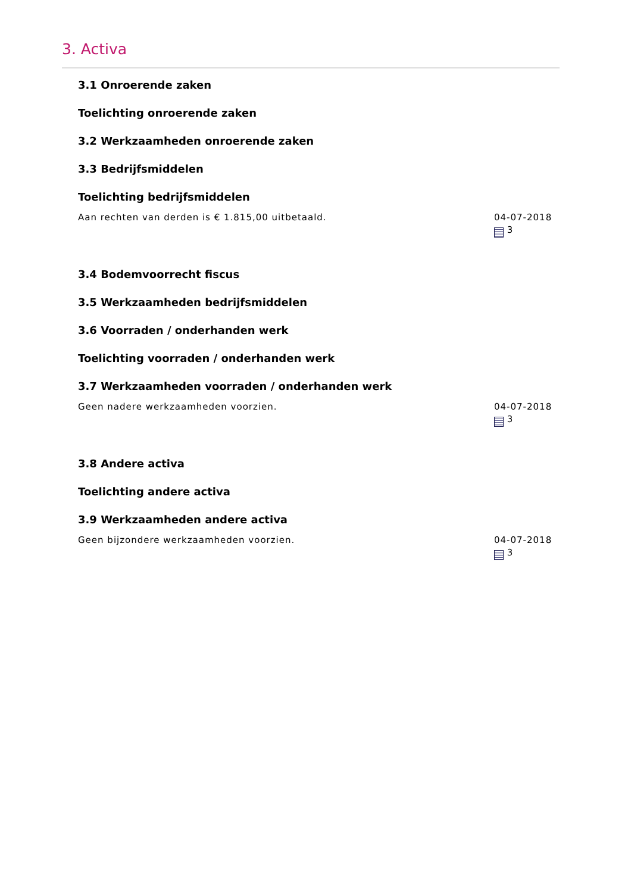3. Activa
3.1 Onroerende zaken
Toelichting onroerende zaken
3.2 Werkzaamheden onroerende zaken
3.3 Bedrijfsmiddelen
Toelichting bedrijfsmiddelen
Aan rechten van derden is € 1.815,00 uitbetaald.
04-07-2018
3
3.4 Bodemvoorrecht fiscus
3.5 Werkzaamheden bedrijfsmiddelen
3.6 Voorraden / onderhanden werk
Toelichting voorraden / onderhanden werk
3.7 Werkzaamheden voorraden / onderhanden werk
Geen nadere werkzaamheden voorzien.
04-07-2018
3
3.8 Andere activa
Toelichting andere activa
3.9 Werkzaamheden andere activa
Geen bijzondere werkzaamheden voorzien.
04-07-2018
3